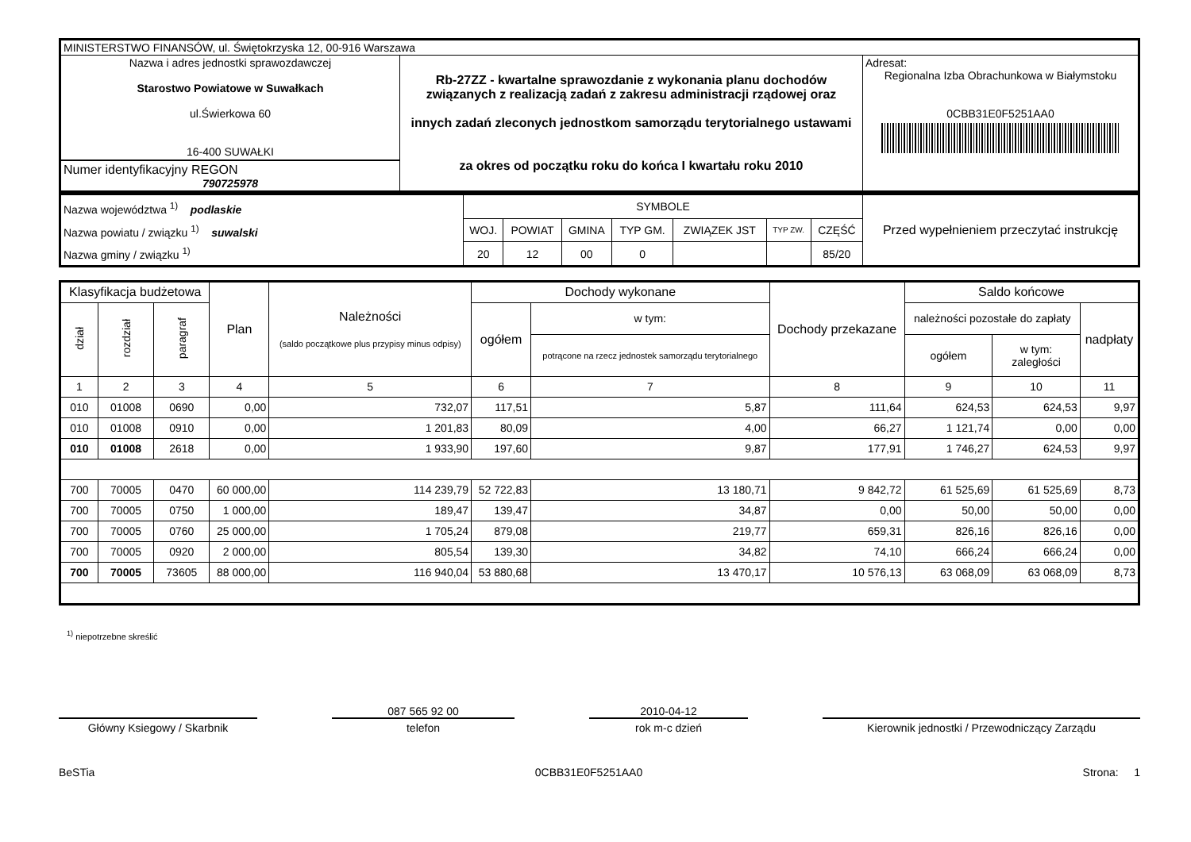| MINISTERSTWO FINANSÓW, ul. Świętokrzyska 12, 00-916 Warszawa | | |
| Nazwa i adres jednostki sprawozdawczej Starostwo Powiatowe w Suwałkach ul.Świerkowa 60 16-400 SUWAŁKI Numer identyfikacyjny REGON 790725978 | Rb-27ZZ - kwartalne sprawozdanie z wykonania planu dochodów związanych z realizacją zadań z zakresu administracji rządowej oraz innych zadań zleconych jednostkom samorządu terytorialnego ustawami za okres od początku roku do końca I kwartału roku 2010 | Adresat: Regionalna Izba Obrachunkowa w Białymstoku 0CBB31E0F5251AA0 |
| Nazwa województwa <sup>1)</sup> podlaskie Nazwa powiatu / związku <sup>1)</sup> suwalski Nazwa gminy / związku <sup>1)</sup> | SYMBOLE | | | | | | | Przed wypełnieniem przeczytać instrukcję |
| | WOJ. | POWIAT | GMINA | TYP GM. | ZWIĄZEK JST | TYP ZW. | CZĘŚĆ | |
| | 20 | 12 | 00 | 0 | | | 85/20 | |
| Klasyfikacja budżetowa | | | Plan | Należności (saldo początkowe plus przypisy minus odpisy) | Dochody wykonane | | Dochody przekazane | Saldo końcowe | | |
| dział | rozdział | paragraf | | | ogółem | w tym: | | należności pozostałe do zapłaty | | nadpłaty |
| | | | | | | potrącone na rzecz jednostek samorządu terytorialnego | | ogółem | w tym: zaległości | |
| 1 | 2 | 3 | 4 | 5 | 6 | 7 | 8 | 9 | 10 | 11 |
| 010 | 01008 | 0690 | 0,00 | 732,07 | 117,51 | 5,87 | 111,64 | 624,53 | 624,53 | 9,97 |
| 010 | 01008 | 0910 | 0,00 | 1 201,83 | 80,09 | 4,00 | 66,27 | 1 121,74 | 0,00 | 0,00 |
| 010 | 01008 | 2618 | 0,00 | 1 933,90 | 197,60 | 9,87 | 177,91 | 1 746,27 | 624,53 | 9,97 |
| 700 | 70005 | 0470 | 60 000,00 | 114 239,79 | 52 722,83 | 13 180,71 | 9 842,72 | 61 525,69 | 61 525,69 | 8,73 |
| 700 | 70005 | 0750 | 1 000,00 | 189,47 | 139,47 | 34,87 | 0,00 | 50,00 | 50,00 | 0,00 |
| 700 | 70005 | 0760 | 25 000,00 | 1 705,24 | 879,08 | 219,77 | 659,31 | 826,16 | 826,16 | 0,00 |
| 700 | 70005 | 0920 | 2 000,00 | 805,54 | 139,30 | 34,82 | 74,10 | 666,24 | 666,24 | 0,00 |
| 700 | 70005 | 73605 | 88 000,00 | 116 940,04 | 53 880,68 | 13 470,17 | 10 576,13 | 63 068,09 | 63 068,09 | 8,73 |
<sup>1)</sup> niepotrzebne skreślić
Główny Ksiegowy / Skarbnik
087 565 92 00
telefon
2010-04-12
rok m-c dzień
Kierownik jednostki / Przewodniczący Zarządu
BeSTia 0CBB31E0F5251AA0 Strona: 1